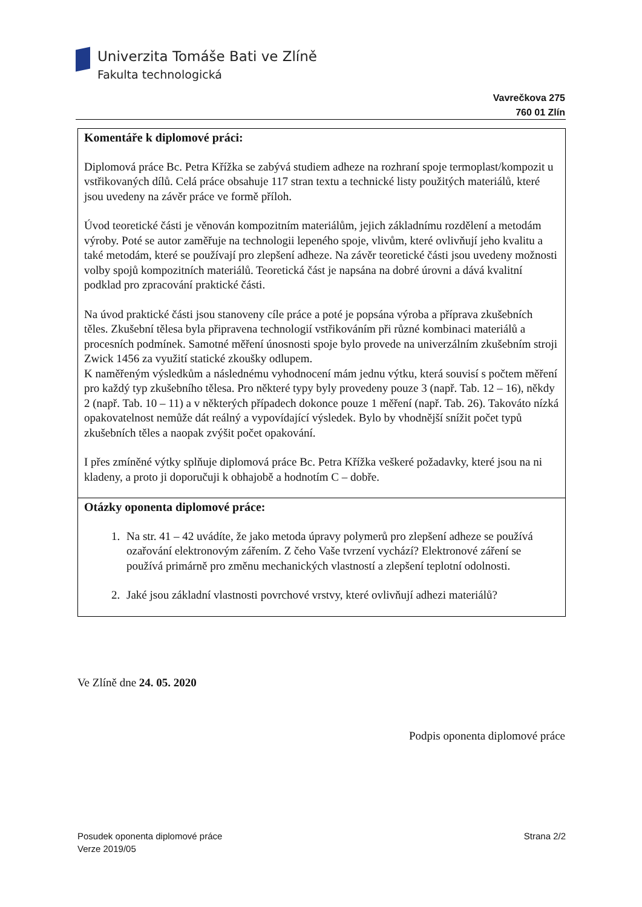Univerzita Tomáše Bati ve Zlíně
Fakulta technologická
Vavrečkova 275
760 01 Zlín
| Komentáře k diplomové práci: Diplomová práce Bc. Petra Křížka se zabývá studiem adheze na rozhraní spoje termoplast/kompozit u vstřikovaných dílů. Celá práce obsahuje 117 stran textu a technické listy použitých materiálů, které jsou uvedeny na závěr práce ve formě příloh. Úvod teoretické části je věnován kompozitním materiálům, jejich základnímu rozdělení a metodám výroby. Poté se autor zaměřuje na technologii lepeného spoje, vlivům, které ovlivňují jeho kvalitu a také metodám, které se používají pro zlepšení adheze. Na závěr teoretické části jsou uvedeny možnosti volby spojů kompozitních materiálů. Teoretická část je napsána na dobré úrovni a dává kvalitní podklad pro zpracování praktické části. Na úvod praktické části jsou stanoveny cíle práce a poté je popsána výroba a příprava zkušebních těles. Zkušební tělesa byla připravena technologií vstřikováním při různé kombinaci materiálů a procesních podmínek. Samotné měření únosnosti spoje bylo provede na univerzálním zkušebním stroji Zwick 1456 za využití statické zkoušky odlupem. K naměřeným výsledkům a následnému vyhodnocení mám jednu výtku, která souvisí s počtem měření pro každý typ zkušebního tělesa. Pro některé typy byly provedeny pouze 3 (např. Tab. 12 – 16), někdy 2 (např. Tab. 10 – 11) a v některých případech dokonce pouze 1 měření (např. Tab. 26). Takováto nízká opakovatelnost nemůže dát reálný a vypovídající výsledek. Bylo by vhodnější snížit počet typů zkušebních těles a naopak zvýšit počet opakování. I přes zmíněné výtky splňuje diplomová práce Bc. Petra Křížka veškeré požadavky, které jsou na ni kladeny, a proto ji doporučuji k obhajobě a hodnotím C – dobře. |
| Otázky oponenta diplomové práce: 1. Na str. 41 – 42 uvádíte, že jako metoda úpravy polymerů pro zlepšení adheze se používá ozařování elektronovým zářením. Z čeho Vaše tvrzení vychází? Elektronové záření se používá primárně pro změnu mechanických vlastností a zlepšení teplotní odolnosti. 2. Jaké jsou základní vlastnosti povrchové vrstvy, které ovlivňují adhezi materiálů? |
Ve Zlíně dne 24. 05. 2020
Podpis oponenta diplomové práce
Posudek oponenta diplomové práce
Verze 2019/05
Strana 2/2